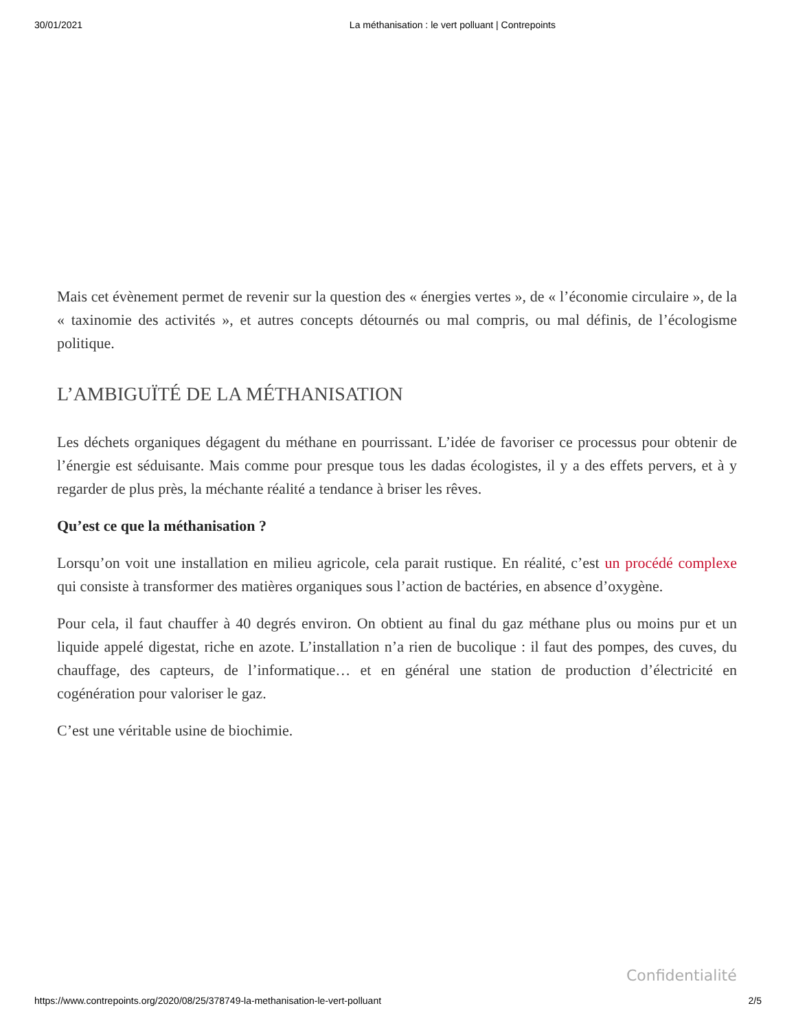30/01/2021 La méthanisation : le vert polluant | Contrepoints
Mais cet évènement permet de revenir sur la question des « énergies vertes », de « l’économie circulaire », de la « taxinomie des activités », et autres concepts détournés ou mal compris, ou mal définis, de l’écologisme politique.
L’AMBIGUÏTÉ DE LA MÉTHANISATION
Les déchets organiques dégagent du méthane en pourrissant. L’idée de favoriser ce processus pour obtenir de l’énergie est séduisante. Mais comme pour presque tous les dadas écologistes, il y a des effets pervers, et à y regarder de plus près, la méchante réalité a tendance à briser les rêves.
Qu’est ce que la méthanisation ?
Lorsqu’on voit une installation en milieu agricole, cela parait rustique. En réalité, c’est un procédé complexe qui consiste à transformer des matières organiques sous l’action de bactéries, en absence d’oxygène.
Pour cela, il faut chauffer à 40 degrés environ. On obtient au final du gaz méthane plus ou moins pur et un liquide appelé digestat, riche en azote. L’installation n’a rien de bucolique : il faut des pompes, des cuves, du chauffage, des capteurs, de l’informatique… et en général une station de production d’électricité en cogénération pour valoriser le gaz.
C’est une véritable usine de biochimie.
Confidentialité
https://www.contrepoints.org/2020/08/25/378749-la-methanisation-le-vert-polluant 2/5